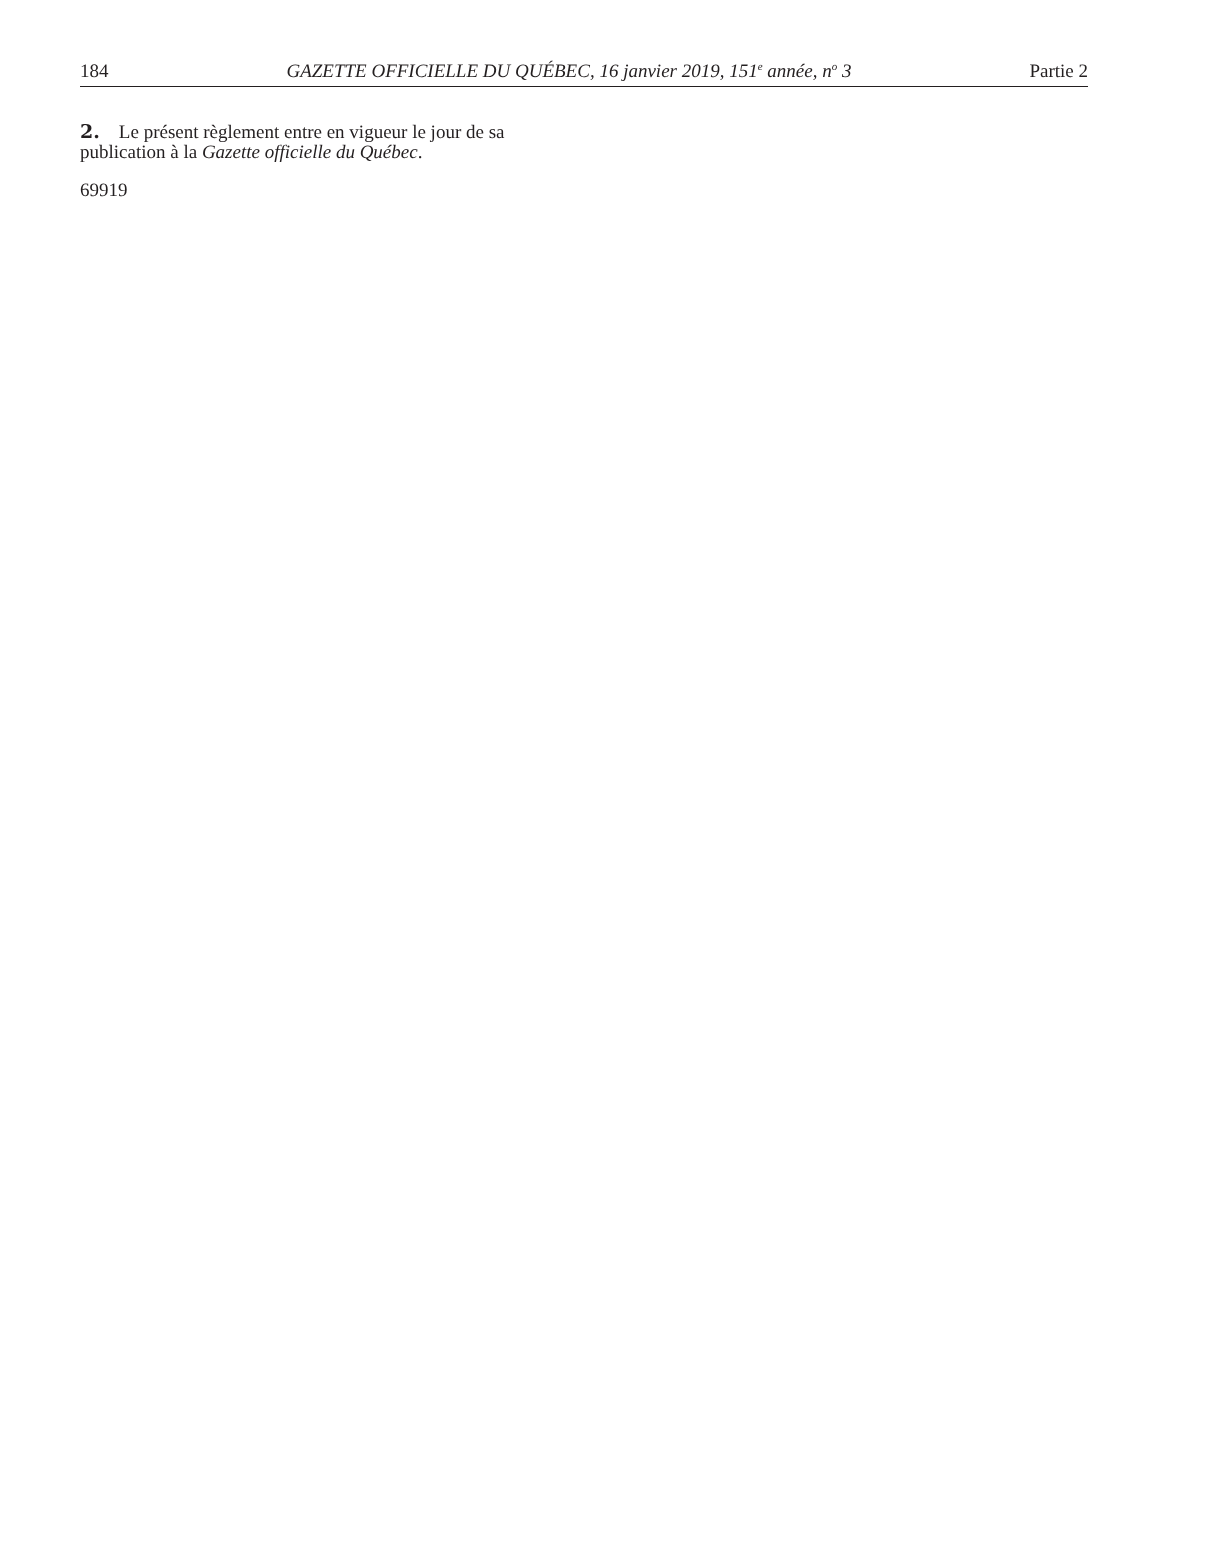184 GAZETTE OFFICIELLE DU QUÉBEC, 16 janvier 2019, 151<sup>e</sup> année, n<sup>o</sup> 3 Partie 2
2. Le présent règlement entre en vigueur le jour de sa publication à la Gazette officielle du Québec.
69919